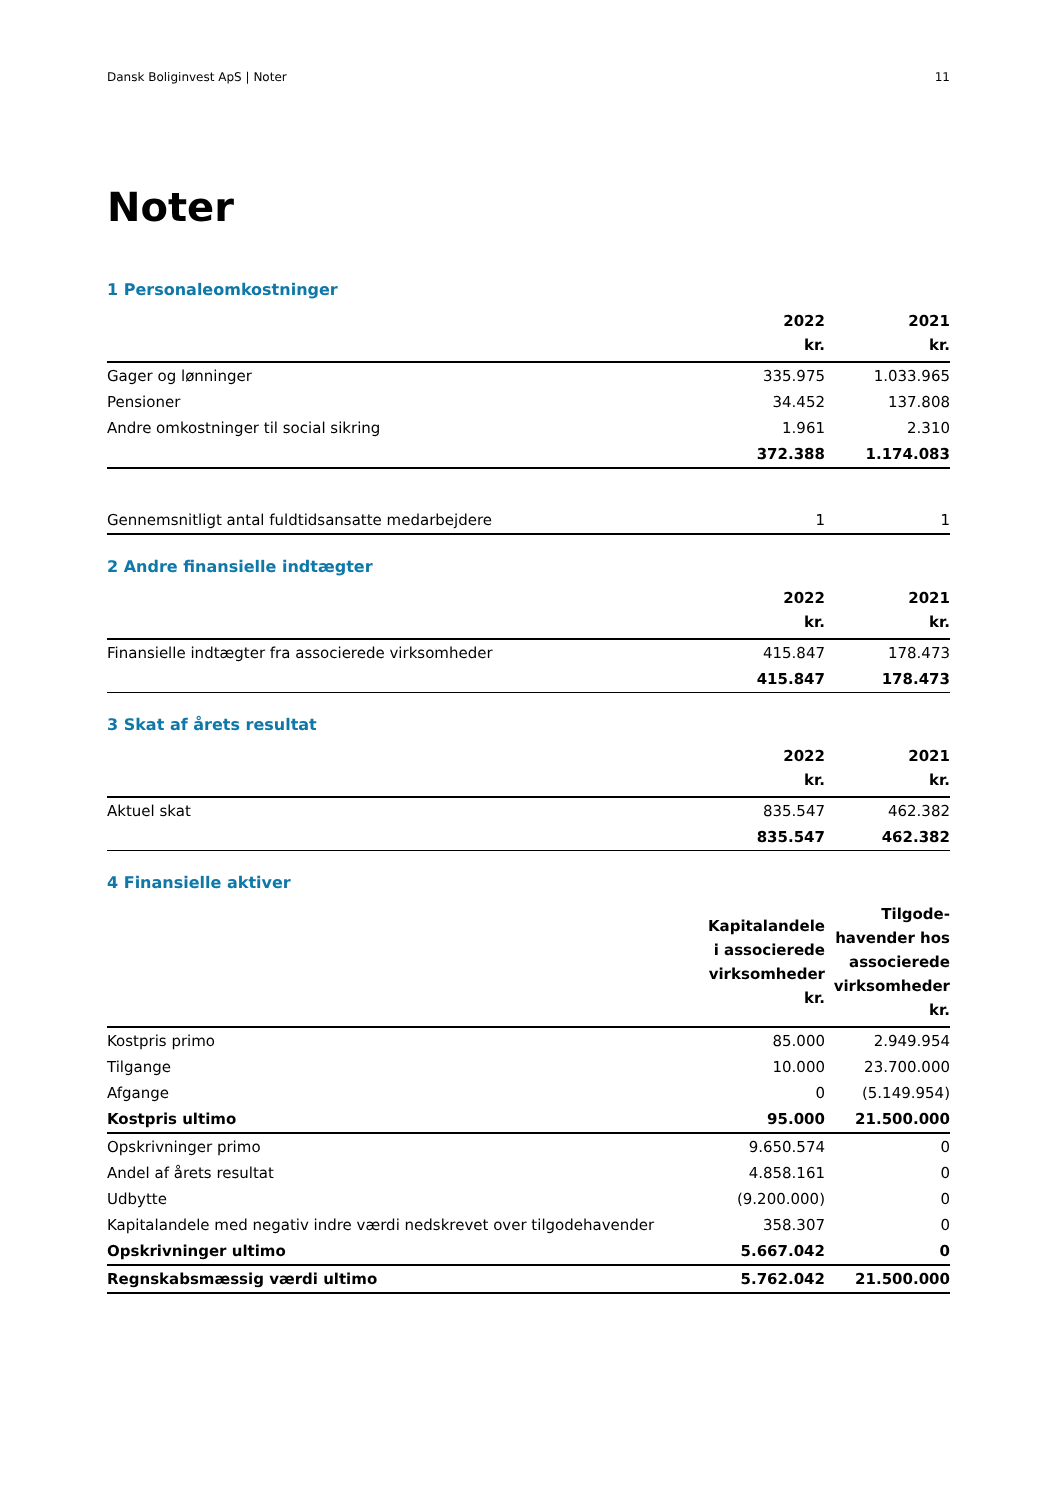Dansk Boliginvest ApS | Noter 11
Noter
1 Personaleomkostninger
| | 2022 kr. | 2021 kr. |
| --- | --- | --- |
| Gager og lønninger | 335.975 | 1.033.965 |
| Pensioner | 34.452 | 137.808 |
| Andre omkostninger til social sikring | 1.961 | 2.310 |
| | 372.388 | 1.174.083 |
| Gennemsnitligt antal fuldtidsansatte medarbejdere | 1 | 1 |
2 Andre finansielle indtægter
| | 2022 kr. | 2021 kr. |
| --- | --- | --- |
| Finansielle indtægter fra associerede virksomheder | 415.847 | 178.473 |
| | 415.847 | 178.473 |
3 Skat af årets resultat
| | 2022 kr. | 2021 kr. |
| --- | --- | --- |
| Aktuel skat | 835.547 | 462.382 |
| | 835.547 | 462.382 |
4 Finansielle aktiver
| | Kapitalandele i associerede virksomheder kr. | Tilgode- havender hos associerede virksomheder kr. |
| --- | --- | --- |
| Kostpris primo | 85.000 | 2.949.954 |
| Tilgange | 10.000 | 23.700.000 |
| Afgange | 0 | (5.149.954) |
| Kostpris ultimo | 95.000 | 21.500.000 |
| Opskrivninger primo | 9.650.574 | 0 |
| Andel af årets resultat | 4.858.161 | 0 |
| Udbytte | (9.200.000) | 0 |
| Kapitalandele med negativ indre værdi nedskrevet over tilgodehavender | 358.307 | 0 |
| Opskrivninger ultimo | 5.667.042 | 0 |
| Regnskabsmæssig værdi ultimo | 5.762.042 | 21.500.000 |